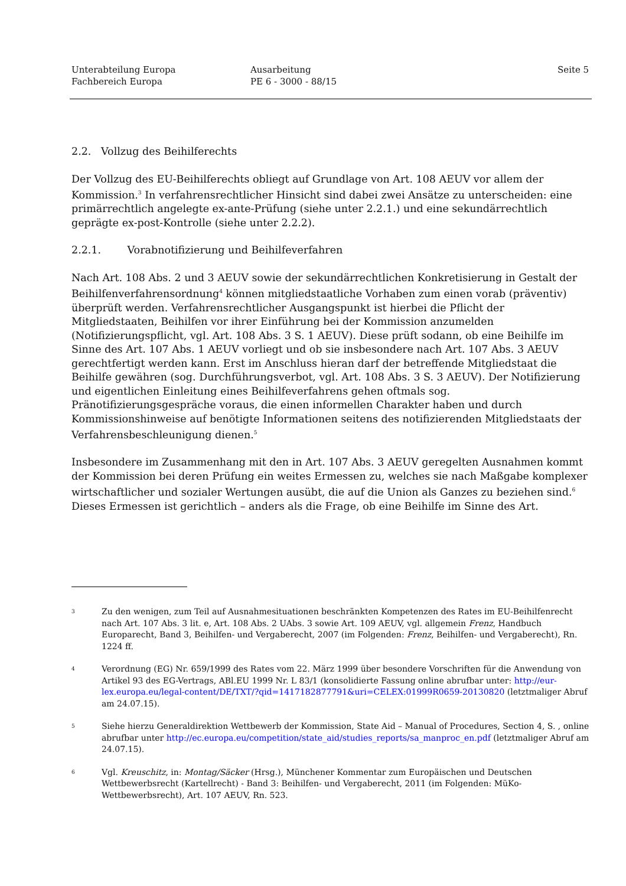Unterabteilung Europa
Fachbereich Europa
Ausarbeitung
PE 6 - 3000 - 88/15
Seite 5
2.2. Vollzug des Beihilferechts
Der Vollzug des EU-Beihilferechts obliegt auf Grundlage von Art. 108 AEUV vor allem der Kommission.<sup>3</sup> In verfahrensrechtlicher Hinsicht sind dabei zwei Ansätze zu unterscheiden: eine primärrechtlich angelegte ex-ante-Prüfung (siehe unter 2.2.1.) und eine sekundärrechtlich geprägte ex-post-Kontrolle (siehe unter 2.2.2).
2.2.1. Vorabnotifizierung und Beihilfeverfahren
Nach Art. 108 Abs. 2 und 3 AEUV sowie der sekundärrechtlichen Konkretisierung in Gestalt der Beihilfenverfahrensordnung<sup>4</sup> können mitgliedstaatliche Vorhaben zum einen vorab (präventiv) überprüft werden. Verfahrensrechtlicher Ausgangspunkt ist hierbei die Pflicht der Mitgliedstaaten, Beihilfen vor ihrer Einführung bei der Kommission anzumelden (Notifizierungspflicht, vgl. Art. 108 Abs. 3 S. 1 AEUV). Diese prüft sodann, ob eine Beihilfe im Sinne des Art. 107 Abs. 1 AEUV vorliegt und ob sie insbesondere nach Art. 107 Abs. 3 AEUV gerechtfertigt werden kann. Erst im Anschluss hieran darf der betreffende Mitgliedstaat die Beihilfe gewähren (sog. Durchführungsverbot, vgl. Art. 108 Abs. 3 S. 3 AEUV). Der Notifizierung und eigentlichen Einleitung eines Beihilfeverfahrens gehen oftmals sog. Pränotifizierungsgespräche voraus, die einen informellen Charakter haben und durch Kommissionshinweise auf benötigte Informationen seitens des notifizierenden Mitgliedstaats der Verfahrensbeschleunigung dienen.<sup>5</sup>
Insbesondere im Zusammenhang mit den in Art. 107 Abs. 3 AEUV geregelten Ausnahmen kommt der Kommission bei deren Prüfung ein weites Ermessen zu, welches sie nach Maßgabe komplexer wirtschaftlicher und sozialer Wertungen ausübt, die auf die Union als Ganzes zu beziehen sind.<sup>6</sup> Dieses Ermessen ist gerichtlich – anders als die Frage, ob eine Beihilfe im Sinne des Art.
3
Zu den wenigen, zum Teil auf Ausnahmesituationen beschränkten Kompetenzen des Rates im EU-Beihilfenrecht nach Art. 107 Abs. 3 lit. e, Art. 108 Abs. 2 UAbs. 3 sowie Art. 109 AEUV, vgl. allgemein Frenz, Handbuch Europarecht, Band 3, Beihilfen- und Vergaberecht, 2007 (im Folgenden: Frenz, Beihilfen- und Vergaberecht), Rn. 1224 ff.
4
Verordnung (EG) Nr. 659/1999 des Rates vom 22. März 1999 über besondere Vorschriften für die Anwendung von Artikel 93 des EG-Vertrags, ABl.EU 1999 Nr. L 83/1 (konsolidierte Fassung online abrufbar unter: http://eur-lex.europa.eu/legal-content/DE/TXT/?qid=1417182877791&uri=CELEX:01999R0659-20130820 (letztmaliger Abruf am 24.07.15).
5
Siehe hierzu Generaldirektion Wettbewerb der Kommission, State Aid – Manual of Procedures, Section 4, S. , online abrufbar unter http://ec.europa.eu/competition/state_aid/studies_reports/sa_manproc_en.pdf (letztmaliger Abruf am 24.07.15).
6
Vgl. Kreuschitz, in: Montag/Säcker (Hrsg.), Münchener Kommentar zum Europäischen und Deutschen Wettbewerbsrecht (Kartellrecht) - Band 3: Beihilfen- und Vergaberecht, 2011 (im Folgenden: MüKo-Wettbewerbsrecht), Art. 107 AEUV, Rn. 523.